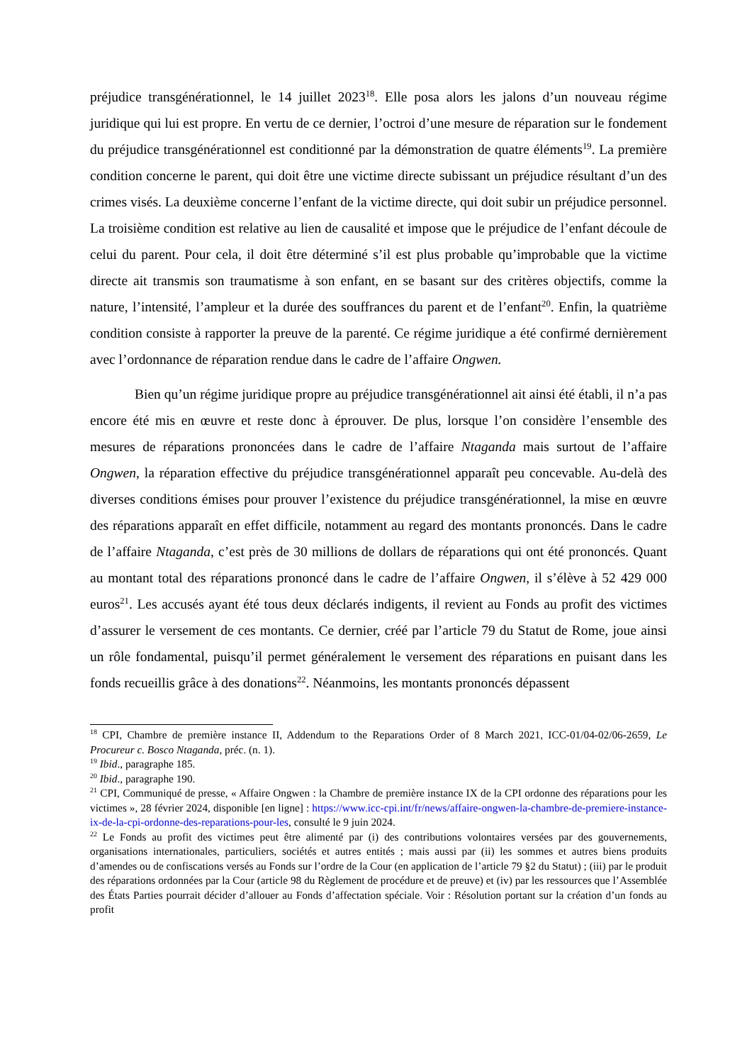préjudice transgénérationnel, le 14 juillet 2023<sup>18</sup>. Elle posa alors les jalons d’un nouveau régime juridique qui lui est propre. En vertu de ce dernier, l’octroi d’une mesure de réparation sur le fondement du préjudice transgénérationnel est conditionné par la démonstration de quatre éléments<sup>19</sup>. La première condition concerne le parent, qui doit être une victime directe subissant un préjudice résultant d’un des crimes visés. La deuxième concerne l’enfant de la victime directe, qui doit subir un préjudice personnel. La troisième condition est relative au lien de causalité et impose que le préjudice de l’enfant découle de celui du parent. Pour cela, il doit être déterminé s’il est plus probable qu’improbable que la victime directe ait transmis son traumatisme à son enfant, en se basant sur des critères objectifs, comme la nature, l’intensité, l’ampleur et la durée des souffrances du parent et de l’enfant<sup>20</sup>. Enfin, la quatrième condition consiste à rapporter la preuve de la parenté. Ce régime juridique a été confirmé dernièrement avec l’ordonnance de réparation rendue dans le cadre de l’affaire Ongwen.
Bien qu’un régime juridique propre au préjudice transgénérationnel ait ainsi été établi, il n’a pas encore été mis en œuvre et reste donc à éprouver. De plus, lorsque l’on considère l’ensemble des mesures de réparations prononcées dans le cadre de l’affaire Ntaganda mais surtout de l’affaire Ongwen, la réparation effective du préjudice transgénérationnel apparaît peu concevable. Au-delà des diverses conditions émises pour prouver l’existence du préjudice transgénérationnel, la mise en œuvre des réparations apparaît en effet difficile, notamment au regard des montants prononcés. Dans le cadre de l’affaire Ntaganda, c’est près de 30 millions de dollars de réparations qui ont été prononcés. Quant au montant total des réparations prononcé dans le cadre de l’affaire Ongwen, il s’élève à 52 429 000 euros<sup>21</sup>. Les accusés ayant été tous deux déclarés indigents, il revient au Fonds au profit des victimes d’assurer le versement de ces montants. Ce dernier, créé par l’article 79 du Statut de Rome, joue ainsi un rôle fondamental, puisqu’il permet généralement le versement des réparations en puisant dans les fonds recueillis grâce à des donations<sup>22</sup>. Néanmoins, les montants prononcés dépassent
<sup>18</sup> CPI, Chambre de première instance II, Addendum to the Reparations Order of 8 March 2021, ICC-01/04-02/06-2659, Le Procureur c. Bosco Ntaganda, préc. (n. 1).
<sup>19</sup> Ibid., paragraphe 185.
<sup>20</sup> Ibid., paragraphe 190.
<sup>21</sup> CPI, Communiqué de presse, « Affaire Ongwen : la Chambre de première instance IX de la CPI ordonne des réparations pour les victimes », 28 février 2024, disponible [en ligne] : https://www.icc-cpi.int/fr/news/affaire-ongwen-la-chambre-de-premiere-instance-ix-de-la-cpi-ordonne-des-reparations-pour-les, consulté le 9 juin 2024.
<sup>22</sup> Le Fonds au profit des victimes peut être alimenté par (i) des contributions volontaires versées par des gouvernements, organisations internationales, particuliers, sociétés et autres entités ; mais aussi par (ii) les sommes et autres biens produits d’amendes ou de confiscations versés au Fonds sur l’ordre de la Cour (en application de l’article 79 §2 du Statut) ; (iii) par le produit des réparations ordonnées par la Cour (article 98 du Règlement de procédure et de preuve) et (iv) par les ressources que l’Assemblée des États Parties pourrait décider d’allouer au Fonds d’affectation spéciale. Voir : Résolution portant sur la création d’un fonds au profit